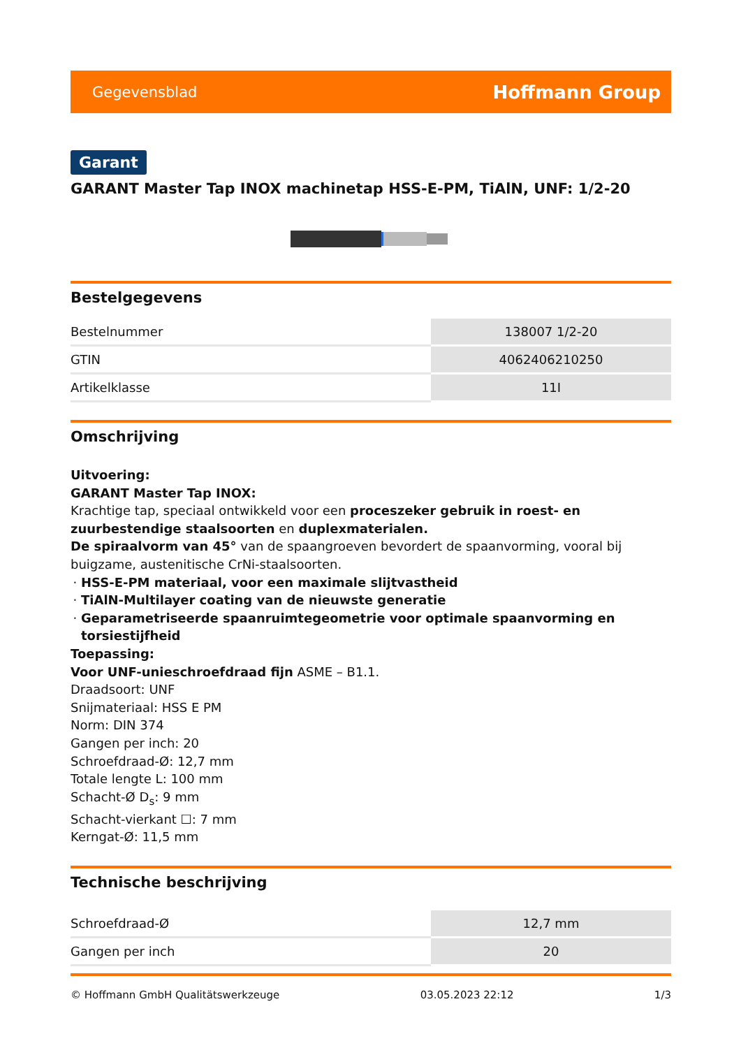Gegevensblad Hoffmann Group
Garant
GARANT Master Tap INOX machinetap HSS-E-PM, TiAlN, UNF: 1/2-20
Bestelgegevens
| Bestelnummer | 138007 1/2-20 |
| GTIN | 4062406210250 |
| Artikelklasse | 11I |
Omschrijving
Uitvoering:
GARANT Master Tap INOX:
Krachtige tap, speciaal ontwikkeld voor een proceszeker gebruik in roest- en zuurbestendige staalsoorten en duplexmaterialen.
De spiraalvorm van 45° van de spaangroeven bevordert de spaanvorming, vooral bij buigzame, austenitische CrNi-staalsoorten.
HSS-E-PM materiaal, voor een maximale slijtvastheid
TiAlN-Multilayer coating van de nieuwste generatie
Geparametriseerde spaanruimtegeometrie voor optimale spaanvorming en torsiestijfheid
Toepassing:
Voor UNF-unieschroefdraad fijn ASME – B1.1.
Draadsoort: UNF
Snijmateriaal: HSS E PM
Norm: DIN 374
Gangen per inch: 20
Schroefdraad-Ø: 12,7 mm
Totale lengte L: 100 mm
Schacht-Ø D<sub>s</sub>: 9 mm
Schacht-vierkant ☐: 7 mm
Kerngat-Ø: 11,5 mm
Technische beschrijving
| Schroefdraad-Ø | 12,7 mm |
| Gangen per inch | 20 |
© Hoffmann GmbH Qualitätswerkzeuge 03.05.2023 22:12 1/3